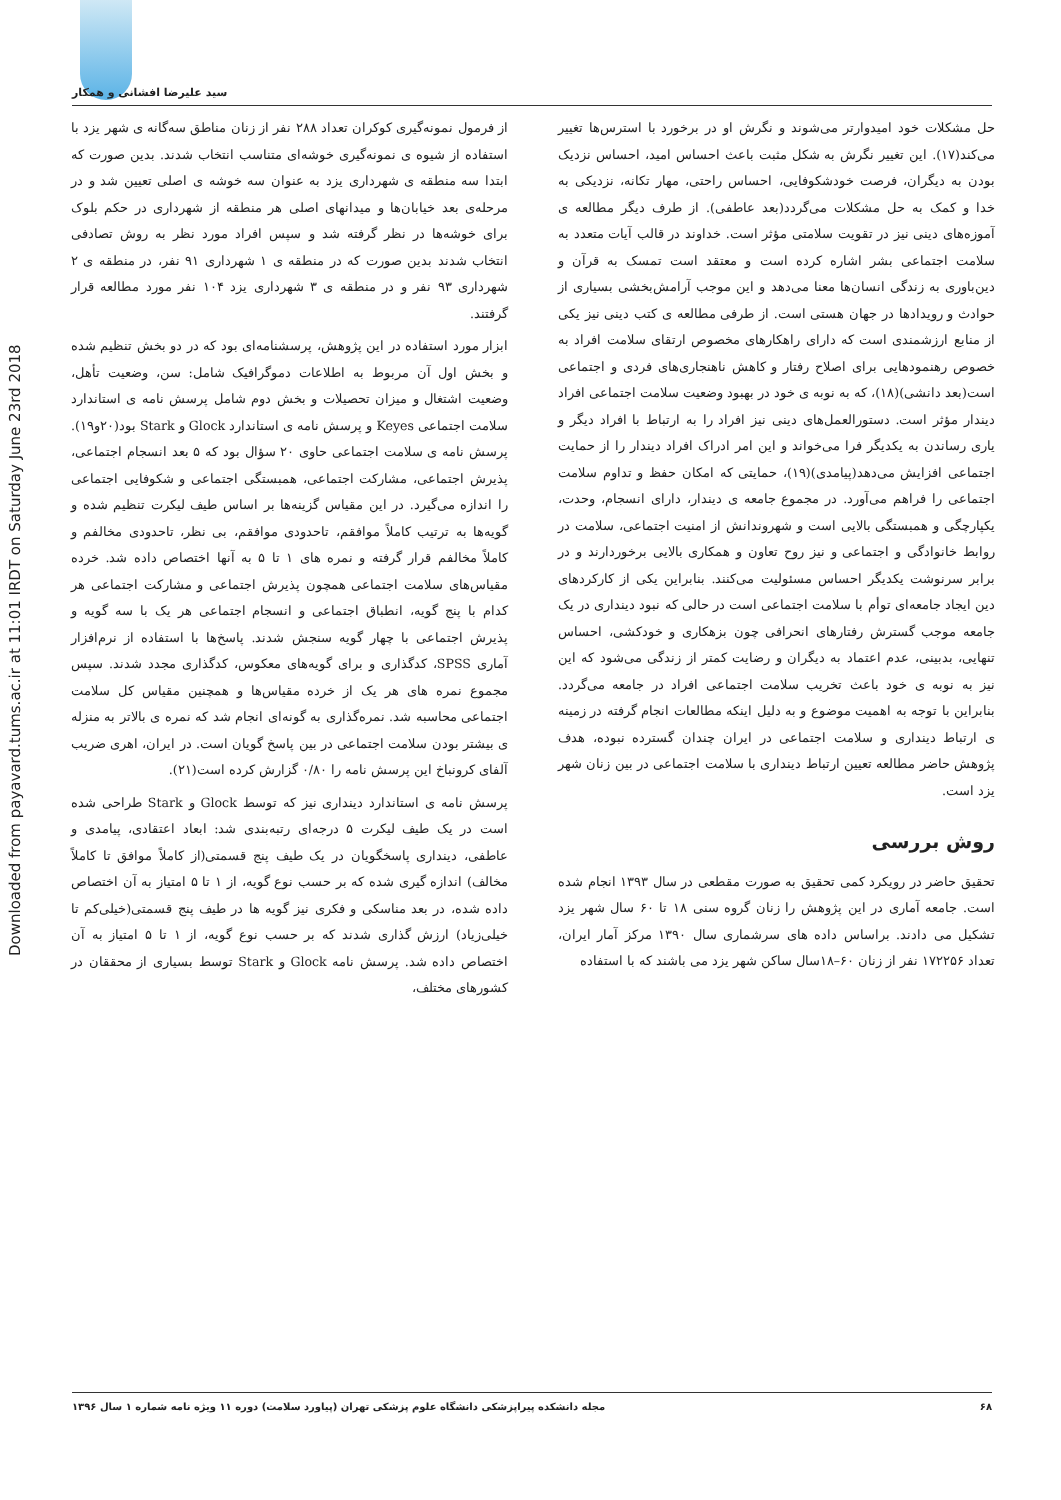سید علیرضا افشانی و همکار
Downloaded from payavard.tums.ac.ir at 11:01 IRDT on Saturday June 23rd 2018
حل مشکلات خود امیدوارتر می‌شوند و نگرش او در برخورد با استرس‌ها تغییر می‌کند(۱۷). این تغییر نگرش به شکل مثبت باعث احساس امید، احساس نزدیک بودن به دیگران، فرصت خودشکوفایی، احساس راحتی، مهار تکانه، نزدیکی به خدا و کمک به حل مشکلات می‌گردد(بعد عاطفی). از طرف دیگر مطالعه ی آموزه‌های دینی نیز در تقویت سلامتی مؤثر است. خداوند در قالب آیات متعدد به سلامت اجتماعی بشر اشاره کرده است و معتقد است تمسک به قرآن و دین‌باوری به زندگی انسان‌ها معنا می‌دهد و این موجب آرامش‌بخشی بسیاری از حوادث و رویدادها در جهان هستی است. از طرفی مطالعه ی کتب دینی نیز یکی از منابع ارزشمندی است که دارای راهکارهای مخصوص ارتقای سلامت افراد به خصوص رهنمودهایی برای اصلاح رفتار و کاهش ناهنجاری‌های فردی و اجتماعی است(بعد دانشی)(۱۸)، که به نوبه ی خود در بهبود وضعیت سلامت اجتماعی افراد دیندار مؤثر است. دستورالعمل‌های دینی نیز افراد را به ارتباط با افراد دیگر و یاری رساندن به یکدیگر فرا می‌خواند و این امر ادراک افراد دیندار را از حمایت اجتماعی افزایش می‌دهد(پیامدی)(۱۹)، حمایتی که امکان حفظ و تداوم سلامت اجتماعی را فراهم می‌آورد. در مجموع جامعه ی دیندار، دارای انسجام، وحدت، یکپارچگی و همبستگی بالایی است و شهروندانش از امنیت اجتماعی، سلامت در روابط خانوادگی و اجتماعی و نیز روح تعاون و همکاری بالایی برخوردارند و در برابر سرنوشت یکدیگر احساس مسئولیت می‌کنند. بنابراین یکی از کارکردهای دین ایجاد جامعه‌ای توأم با سلامت اجتماعی است در حالی که نبود دینداری در یک جامعه موجب گسترش رفتارهای انحرافی چون بزهکاری و خودکشی، احساس تنهایی، بدبینی، عدم اعتماد به دیگران و رضایت کمتر از زندگی می‌شود که این نیز به نوبه ی خود باعث تخریب سلامت اجتماعی افراد در جامعه می‌گردد. بنابراین با توجه به اهمیت موضوع و به دلیل اینکه مطالعات انجام گرفته در زمینه ی ارتباط دینداری و سلامت اجتماعی در ایران چندان گسترده نبوده، هدف پژوهش حاضر مطالعه تعیین ارتباط دینداری با سلامت اجتماعی در بین زنان شهر یزد است.
روش بررسی
تحقیق حاضر در رویکرد کمی تحقیق به صورت مقطعی در سال ۱۳۹۳ انجام شده است. جامعه آماری در این پژوهش را زنان گروه سنی ۱۸ تا ۶۰ سال شهر یزد تشکیل می دادند. براساس داده های سرشماری سال ۱۳۹۰ مرکز آمار ایران، تعداد ۱۷۲۲۵۶ نفر از زنان ۶۰–۱۸سال ساکن شهر یزد می باشند که با استفاده
از فرمول نمونه‌گیری کوکران تعداد ۲۸۸ نفر از زنان مناطق سه‌گانه ی شهر یزد با استفاده از شیوه ی نمونه‌گیری خوشه‌ای متناسب انتخاب شدند. بدین صورت که ابتدا سه منطقه ی شهرداری یزد به عنوان سه خوشه ی اصلی تعیین شد و در مرحله‌ی بعد خیابان‌ها و میدانهای اصلی هر منطقه از شهرداری در حکم بلوک برای خوشه‌ها در نظر گرفته شد و سپس افراد مورد نظر به روش تصادفی انتخاب شدند بدین صورت که در منطقه ی ۱ شهرداری ۹۱ نفر، در منطقه ی ۲ شهرداری ۹۳ نفر و در منطقه ی ۳ شهرداری یزد ۱۰۴ نفر مورد مطالعه قرار گرفتند.
ابزار مورد استفاده در این پژوهش، پرسشنامه‌ای بود که در دو بخش تنظیم شده و بخش اول آن مربوط به اطلاعات دموگرافیک شامل: سن، وضعیت تأهل، وضعیت اشتغال و میزان تحصیلات و بخش دوم شامل پرسش نامه ی استاندارد سلامت اجتماعی Keyes و پرسش نامه ی استاندارد Glock و Stark بود(۲۰و۱۹). پرسش نامه ی سلامت اجتماعی حاوی ۲۰ سؤال بود که ۵ بعد انسجام اجتماعی، پذیرش اجتماعی، مشارکت اجتماعی، همبستگی اجتماعی و شکوفایی اجتماعی را اندازه می‌گیرد. در این مقیاس گزینه‌ها بر اساس طیف لیکرت تنظیم شده و گویه‌ها به ترتیب کاملاً موافقم، تاحدودی موافقم، بی نظر، تاحدودی مخالفم و کاملاً مخالفم قرار گرفته و نمره های ۱ تا ۵ به آنها اختصاص داده شد. خرده مقیاس‌های سلامت اجتماعی همچون پذیرش اجتماعی و مشارکت اجتماعی هر کدام با پنج گویه، انطباق اجتماعی و انسجام اجتماعی هر یک با سه گویه و پذیرش اجتماعی با چهار گویه سنجش شدند. پاسخ‌ها با استفاده از نرم‌افزار آماری SPSS، کدگذاری و برای گویه‌های معکوس، کدگذاری مجدد شدند. سپس مجموع نمره های هر یک از خرده مقیاس‌ها و همچنین مقیاس کل سلامت اجتماعی محاسبه شد. نمره‌گذاری به گونه‌ای انجام شد که نمره ی بالاتر به منزله ی بیشتر بودن سلامت اجتماعی در بین پاسخ گویان است. در ایران، اهری ضریب آلفای کرونباخ این پرسش نامه را ۰/۸۰ گزارش کرده است(۲۱).
پرسش نامه ی استاندارد دینداری نیز که توسط Glock و Stark طراحی شده است در یک طیف لیکرت ۵ درجه‌ای رتبه‌بندی شد: ابعاد اعتقادی، پیامدی و عاطفی، دینداری پاسخگویان در یک طیف پنج قسمتی(از کاملاً موافق تا کاملاً مخالف) اندازه گیری شده که بر حسب نوع گویه، از ۱ تا ۵ امتیاز به آن اختصاص داده شده، در بعد مناسکی و فکری نیز گویه ها در طیف پنج قسمتی(خیلی‌کم تا خیلی‌زیاد) ارزش گذاری شدند که بر حسب نوع گویه، از ۱ تا ۵ امتیاز به آن اختصاص داده شد. پرسش نامه Glock و Stark توسط بسیاری از محققان در کشورهای مختلف،
۶۸ مجله دانشکده پیراپزشکی دانشگاه علوم پزشکی تهران (پیاورد سلامت) دوره ۱۱ ویژه نامه شماره ۱ سال ۱۳۹۶